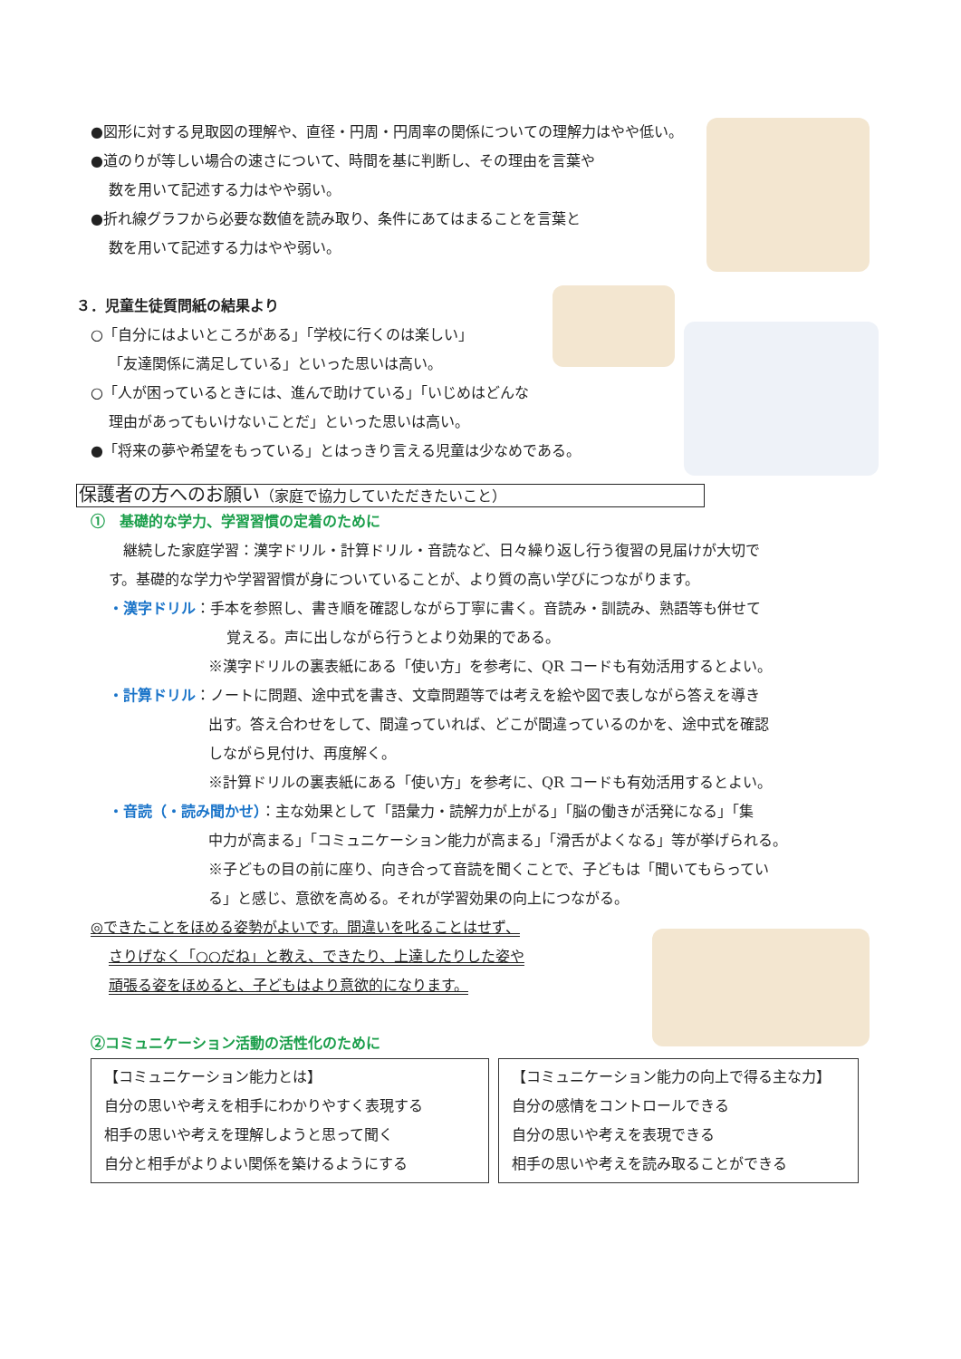●図形に対する見取図の理解や、直径・円周・円周率の関係についての理解力はやや低い。
●道のりが等しい場合の速さについて、時間を基に判断し、その理由を言葉や
数を用いて記述する力はやや弱い。
●折れ線グラフから必要な数値を読み取り、条件にあてはまることを言葉と
数を用いて記述する力はやや弱い。
３．児童生徒質問紙の結果より
○「自分にはよいところがある」「学校に行くのは楽しい」
「友達関係に満足している」といった思いは高い。
○「人が困っているときには、進んで助けている」「いじめはどんな
理由があってもいけないことだ」といった思いは高い。
●「将来の夢や希望をもっている」とはっきり言える児童は少なめである。
保護者の方へのお願い（家庭で協力していただきたいこと）
①　基礎的な学力、学習習慣の定着のために
継続した家庭学習：漢字ドリル・計算ドリル・音読など、日々繰り返し行う復習の見届けが大切で
す。基礎的な学力や学習習慣が身についていることが、より質の高い学びにつながります。
・漢字ドリル：手本を参照し、書き順を確認しながら丁寧に書く。音読み・訓読み、熟語等も併せて
覚える。声に出しながら行うとより効果的である。
※漢字ドリルの裏表紙にある「使い方」を参考に、QR コードも有効活用するとよい。
・計算ドリル：ノートに問題、途中式を書き、文章問題等では考えを絵や図で表しながら答えを導き
出す。答え合わせをして、間違っていれば、どこが間違っているのかを、途中式を確認
しながら見付け、再度解く。
※計算ドリルの裏表紙にある「使い方」を参考に、QR コードも有効活用するとよい。
・音読（・読み聞かせ）：主な効果として「語彙力・読解力が上がる」「脳の働きが活発になる」「集
中力が高まる」「コミュニケーション能力が高まる」「滑舌がよくなる」等が挙げられる。
※子どもの目の前に座り、向き合って音読を聞くことで、子どもは「聞いてもらってい
る」と感じ、意欲を高める。それが学習効果の向上につながる。
◎できたことをほめる姿勢がよいです。間違いを叱ることはせず、
さりげなく「○○だね」と教え、できたり、上達したりした姿や
頑張る姿をほめると、子どもはより意欲的になります。
②コミュニケーション活動の活性化のために
【コミュニケーション能力とは】
自分の思いや考えを相手にわかりやすく表現する
相手の思いや考えを理解しようと思って聞く
自分と相手がよりよい関係を築けるようにする
【コミュニケーション能力の向上で得る主な力】
自分の感情をコントロールできる
自分の思いや考えを表現できる
相手の思いや考えを読み取ることができる